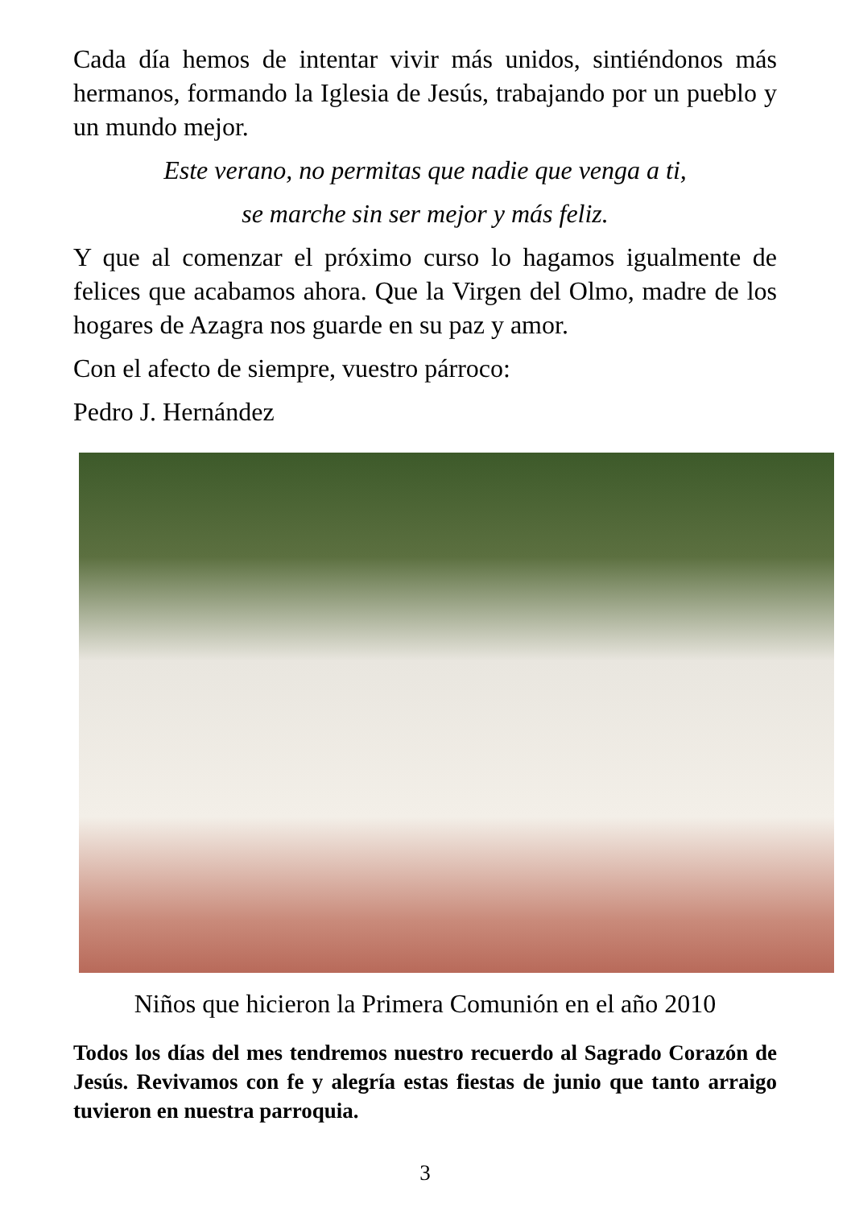Cada día hemos de intentar vivir más unidos, sintiéndonos más hermanos, formando la Iglesia de Jesús, trabajando por un pueblo y un mundo mejor.
Este verano, no permitas que nadie que venga a ti,
se marche sin ser mejor y más feliz.
Y que al comenzar el próximo curso lo hagamos igualmente de felices que acabamos ahora. Que la Virgen del Olmo, madre de los hogares de Azagra nos guarde en su paz y amor.
Con el afecto de siempre, vuestro párroco:
Pedro J. Hernández
Niños que hicieron la Primera Comunión en el año 2010
Todos los días del mes tendremos nuestro recuerdo al Sagrado Corazón de Jesús. Revivamos con fe y alegría estas fiestas de junio que tanto arraigo tuvieron en nuestra parroquia.
3